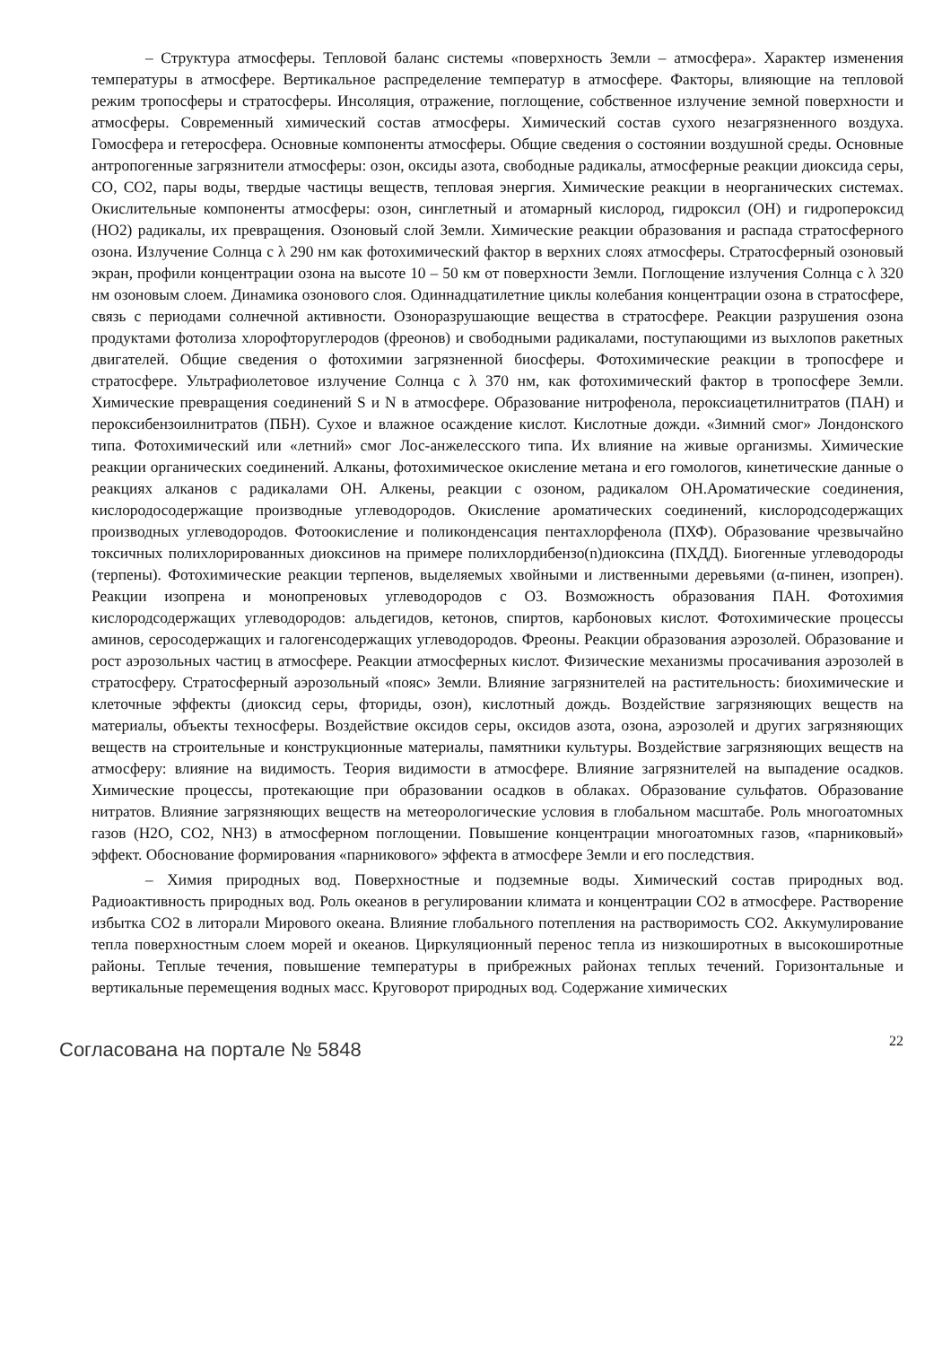– Структура атмосферы. Тепловой баланс системы «поверхность Земли – атмосфера». Характер изменения температуры в атмосфере. Вертикальное распределение температур в атмосфере. Факторы, влияющие на тепловой режим тропосферы и стратосферы. Инсоляция, отражение, поглощение, собственное излучение земной поверхности и атмосферы. Современный химический состав атмосферы. Химический состав сухого незагрязненного воздуха. Гомосфера и гетеросфера. Основные компоненты атмосферы. Общие сведения о состоянии воздушной среды. Основные антропогенные загрязнители атмосферы: озон, оксиды азота, свободные радикалы, атмосферные реакции диоксида серы, CO, CO2, пары воды, твердые частицы веществ, тепловая энергия. Химические реакции в неорганических системах. Окислительные компоненты атмосферы: озон, синглетный и атомарный кислород, гидроксил (OH) и гидропероксид (HO2) радикалы, их превращения. Озоновый слой Земли. Химические реакции образования и распада стратосферного озона. Излучение Солнца с λ 290 нм как фотохимический фактор в верхних слоях атмосферы. Стратосферный озоновый экран, профили концентрации озона на высоте 10 – 50 км от поверхности Земли. Поглощение излучения Солнца с λ 320 нм озоновым слоем. Динамика озонового слоя. Одиннадцатилетние циклы колебания концентрации озона в стратосфере, связь с периодами солнечной активности. Озоноразрушающие вещества в стратосфере. Реакции разрушения озона продуктами фотолиза хлорофторуглеродов (фреонов) и свободными радикалами, поступающими из выхлопов ракетных двигателей. Общие сведения о фотохимии загрязненной биосферы. Фотохимические реакции в тропосфере и стратосфере. Ультрафиолетовое излучение Солнца с λ 370 нм, как фотохимический фактор в тропосфере Земли. Химические превращения соединений S и N в атмосфере. Образование нитрофенола, пероксиацетилнитратов (ПАН) и пероксибензоилнитратов (ПБН). Сухое и влажное осаждение кислот. Кислотные дожди. «Зимний смог» Лондонского типа. Фотохимический или «летний» смог Лос-анжелесского типа. Их влияние на живые организмы. Химические реакции органических соединений. Алканы, фотохимическое окисление метана и его гомологов, кинетические данные о реакциях алканов с радикалами OH. Алкены, реакции с озоном, радикалом OH.Ароматические соединения, кислородосодержащие производные углеводородов. Окисление ароматических соединений, кислородсодержащих производных углеводородов. Фотоокисление и поликонденсация пентахлорфенола (ПХФ). Образование чрезвычайно токсичных полихлорированных диоксинов на примере полихлордибензо(n)диоксина (ПХДД). Биогенные углеводороды (терпены). Фотохимические реакции терпенов, выделяемых хвойными и лиственными деревьями (α-пинен, изопрен). Реакции изопрена и монопреновых углеводородов с O3. Возможность образования ПАН. Фотохимия кислородсодержащих углеводородов: альдегидов, кетонов, спиртов, карбоновых кислот. Фотохимические процессы аминов, серосодержащих и галогенсодержащих углеводородов. Фреоны. Реакции образования аэрозолей. Образование и рост аэрозольных частиц в атмосфере. Реакции атмосферных кислот. Физические механизмы просачивания аэрозолей в стратосферу. Стратосферный аэрозольный «пояс» Земли. Влияние загрязнителей на растительность: биохимические и клеточные эффекты (диоксид серы, фториды, озон), кислотный дождь. Воздействие загрязняющих веществ на материалы, объекты техносферы. Воздействие оксидов серы, оксидов азота, озона, аэрозолей и других загрязняющих веществ на строительные и конструкционные материалы, памятники культуры. Воздействие загрязняющих веществ на атмосферу: влияние на видимость. Теория видимости в атмосфере. Влияние загрязнителей на выпадение осадков. Химические процессы, протекающие при образовании осадков в облаках. Образование сульфатов. Образование нитратов. Влияние загрязняющих веществ на метеорологические условия в глобальном масштабе. Роль многоатомных газов (H2O, CO2, NH3) в атмосферном поглощении. Повышение концентрации многоатомных газов, «парниковый» эффект. Обоснование формирования «парникового» эффекта в атмосфере Земли и его последствия.
– Химия природных вод. Поверхностные и подземные воды. Химический состав природных вод. Радиоактивность природных вод. Роль океанов в регулировании климата и концентрации CO2 в атмосфере. Растворение избытка CO2 в литорали Мирового океана. Влияние глобального потепления на растворимость CO2. Аккумулирование тепла поверхностным слоем морей и океанов. Циркуляционный перенос тепла из низкоширотных в высокоширотные районы. Теплые течения, повышение температуры в прибрежных районах теплых течений. Горизонтальные и вертикальные перемещения водных масс. Круговорот природных вод. Содержание химических
Согласована на портале № 5848 22